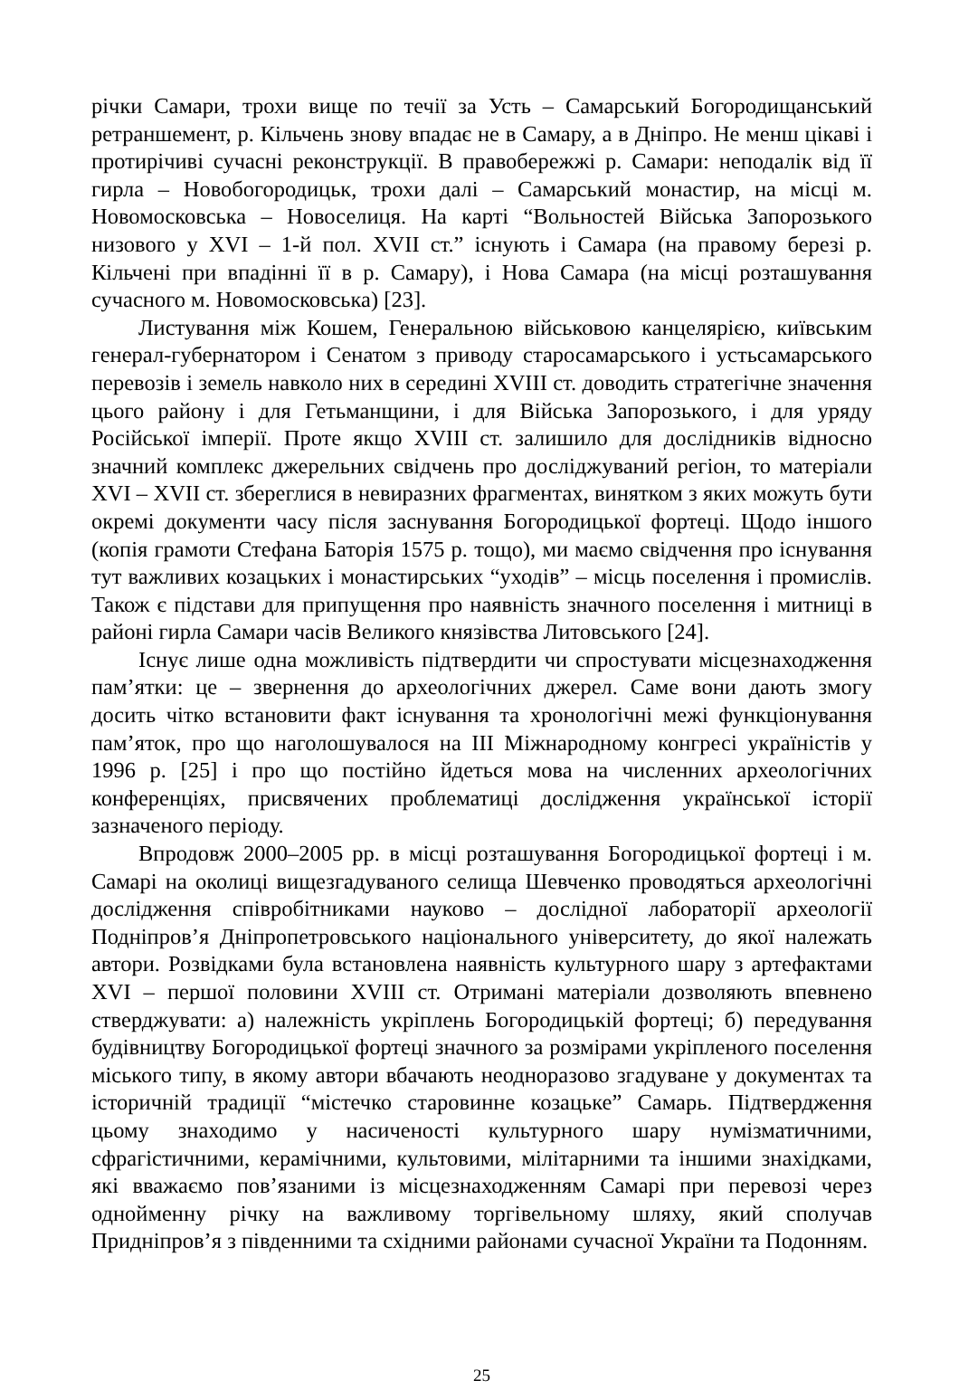річки Самари, трохи вище по течії за Усть – Самарський Богородищанський ретраншемент, р. Кільчень знову впадає не в Самару, а в Дніпро. Не менш цікаві і протирічиві сучасні реконструкції. В правобережжі р. Самари: неподалік від її гирла – Новобогородицьк, трохи далі – Самарський монастир, на місці м. Новомосковська – Новоселиця. На карті “Вольностей Війська Запорозького низового у XVI – 1-й пол. XVII ст.” існують і Самара (на правому березі р. Кільчені при впадінні її в р. Самару), і Нова Самара (на місці розташування сучасного м. Новомосковська) [23].
Листування між Кошем, Генеральною військовою канцелярією, київським генерал-губернатором і Сенатом з приводу старосамарського і устьсамарського перевозів і земель навколо них в середині XVIII ст. доводить стратегічне значення цього району і для Гетьманщини, і для Війська Запорозького, і для уряду Російської імперії. Проте якщо XVIII ст. залишило для дослідників відносно значний комплекс джерельних свідчень про досліджуваний регіон, то матеріали XVI – XVII ст. збереглися в невиразних фрагментах, винятком з яких можуть бути окремі документи часу після заснування Богородицької фортеці. Щодо іншого (копія грамоти Стефана Баторія 1575 р. тощо), ми маємо свідчення про існування тут важливих козацьких і монастирських “уходів” – місць поселення і промислів. Також є підстави для припущення про наявність значного поселення і митниці в районі гирла Самари часів Великого князівства Литовського [24].
Існує лише одна можливість підтвердити чи спростувати місцезнаходження пам’ятки: це – звернення до археологічних джерел. Саме вони дають змогу досить чітко встановити факт існування та хронологічні межі функціонування пам’яток, про що наголошувалося на III Міжнародному конгресі україністів у 1996 р. [25] і про що постійно йдеться мова на численних археологічних конференціях, присвячених проблематиці дослідження української історії зазначеного періоду.
Впродовж 2000–2005 рр. в місці розташування Богородицької фортеці і м. Самарі на околиці вищезгадуваного селища Шевченко проводяться археологічні дослідження співробітниками науково – дослідної лабораторії археології Подніпров’я Дніпропетровського національного університету, до якої належать автори. Розвідками була встановлена наявність культурного шару з артефактами XVI – першої половини XVIII ст. Отримані матеріали дозволяють впевнено стверджувати: а) належність укріплень Богородицькій фортеці; б) передування будівництву Богородицької фортеці значного за розмірами укріпленого поселення міського типу, в якому автори вбачають неодноразово згадуване у документах та історичній традиції “містечко старовинне козацьке” Самарь. Підтвердження цьому знаходимо у насиченості культурного шару нумізматичними, сфрагістичними, керамічними, культовими, мілітарними та іншими знахідками, які вважаємо пов’язаними із місцезнаходженням Самарі при перевозі через однойменну річку на важливому торгівельному шляху, який сполучав Придніпров’я з південними та східними районами сучасної України та Подонням.
25